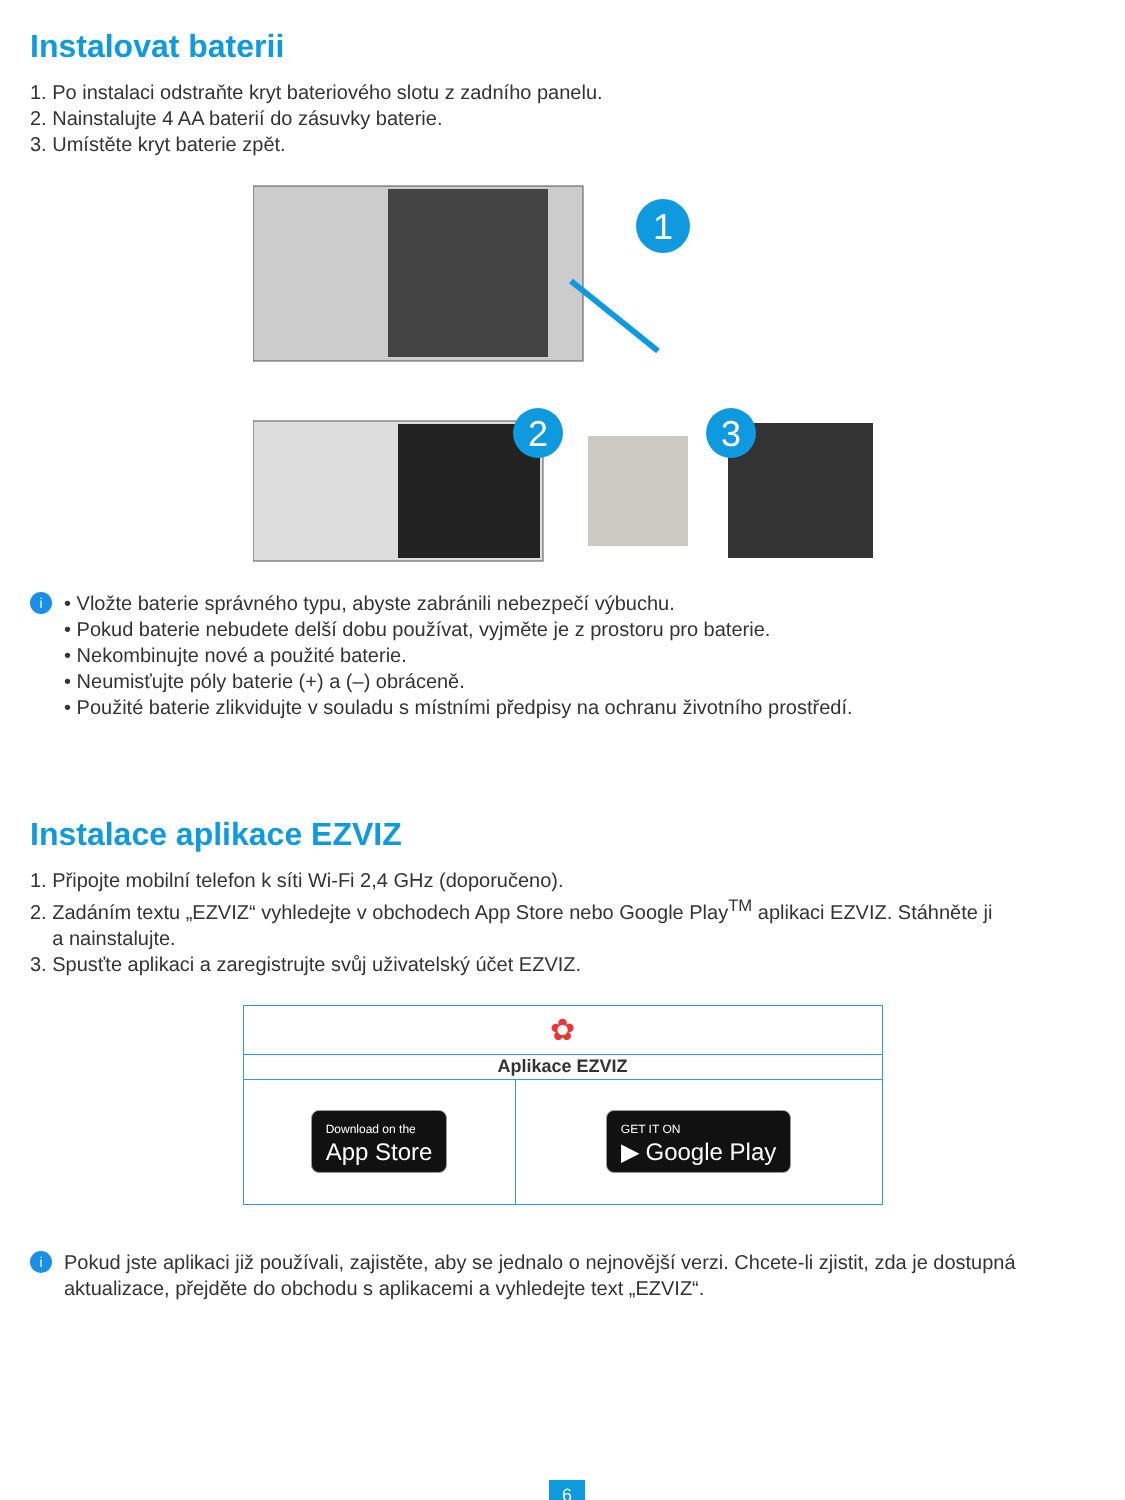Instalovat baterii
1. Po instalaci odstraňte kryt bateriového slotu z zadního panelu.
2. Nainstalujte 4 AA baterií do zásuvky baterie.
3. Umístěte kryt baterie zpět.
1
2
3
i
• Vložte baterie správného typu, abyste zabránili nebezpečí výbuchu.
• Pokud baterie nebudete delší dobu používat, vyjměte je z prostoru pro baterie.
• Nekombinujte nové a použité baterie.
• Neumisťujte póly baterie (+) a (–) obráceně.
• Použité baterie zlikvidujte v souladu s místními předpisy na ochranu životního prostředí.
Instalace aplikace EZVIZ
1. Připojte mobilní telefon k síti Wi-Fi 2,4 GHz (doporučeno).
2. Zadáním textu „EZVIZ“ vyhledejte v obchodech App Store nebo Google Play<sup>TM</sup> aplikaci EZVIZ. Stáhněte ji
a nainstalujte.
3. Spusťte aplikaci a zaregistrujte svůj uživatelský účet EZVIZ.
| ✿ | |
| Aplikace EZVIZ | |
| Download on the App Store | GET IT ON ▶ Google Play |
i
Pokud jste aplikaci již používali, zajistěte, aby se jednalo o nejnovější verzi. Chcete-li zjistit, zda je dostupná aktualizace, přejděte do obchodu s aplikacemi a vyhledejte text „EZVIZ“.
6